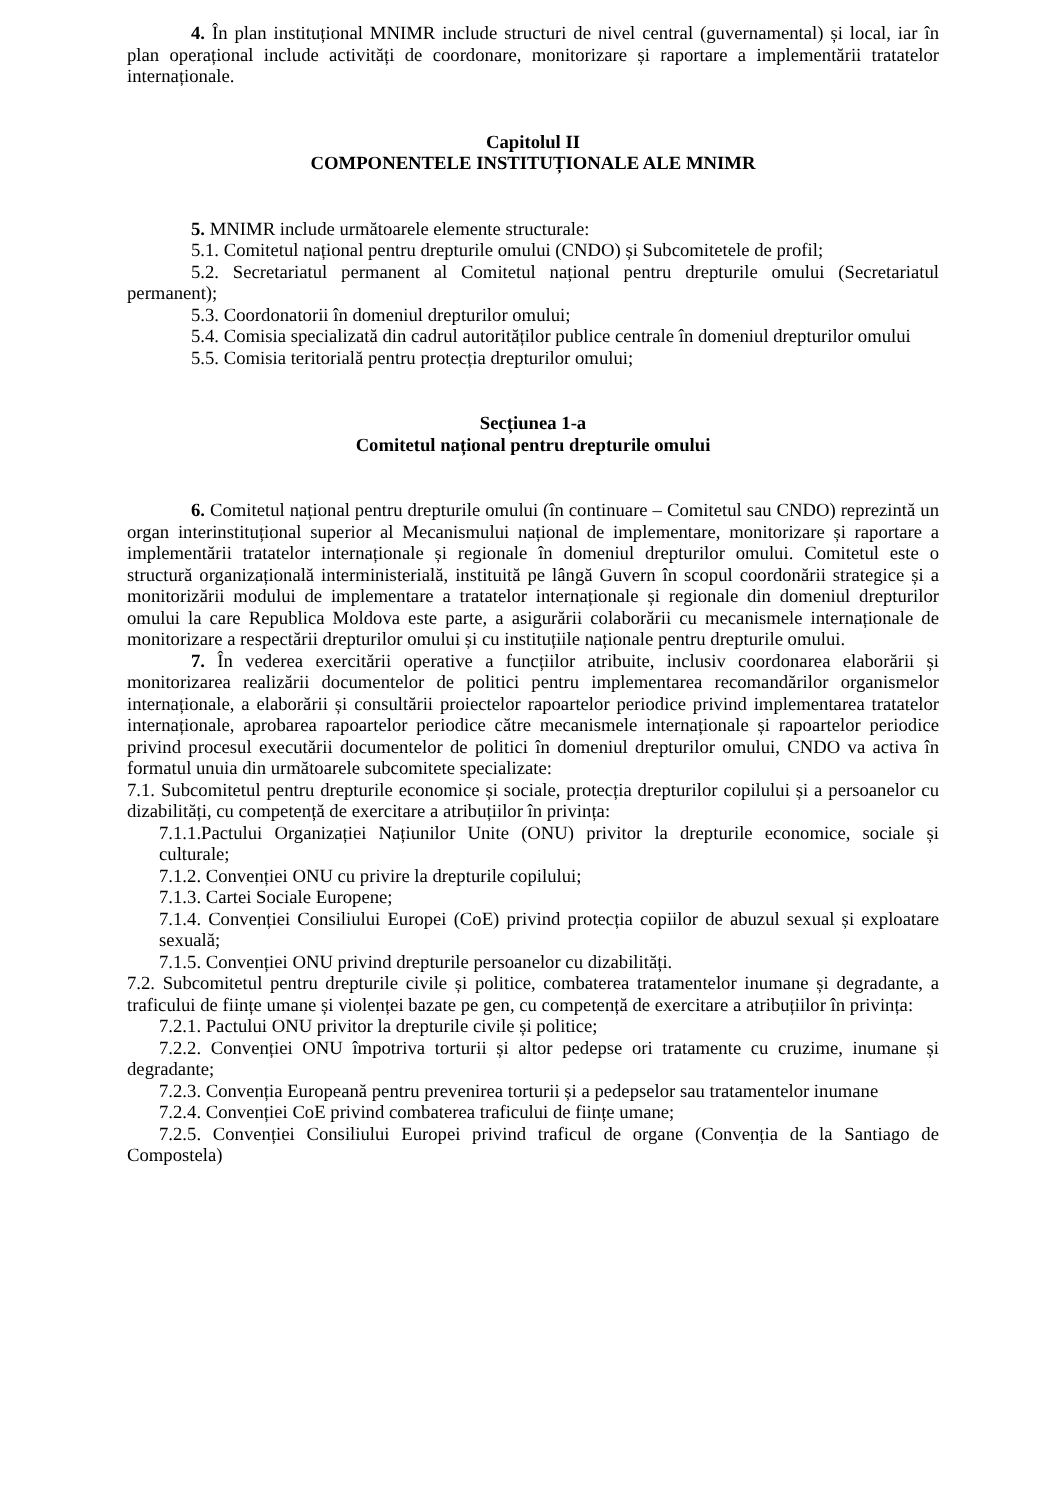4. În plan instituțional MNIMR include structuri de nivel central (guvernamental) și local, iar în plan operațional include activități de coordonare, monitorizare și raportare a implementării tratatelor internaționale.
Capitolul II
COMPONENTELE INSTITUȚIONALE ALE MNIMR
5. MNIMR include următoarele elemente structurale:
5.1. Comitetul național pentru drepturile omului (CNDO) și Subcomitetele de profil;
5.2. Secretariatul permanent al Comitetul național pentru drepturile omului (Secretariatul permanent);
5.3. Coordonatorii în domeniul drepturilor omului;
5.4. Comisia specializată din cadrul autorităților publice centrale în domeniul drepturilor omului
5.5. Comisia teritorială pentru protecția drepturilor omului;
Secțiunea 1-a
Comitetul național pentru drepturile omului
6. Comitetul național pentru drepturile omului (în continuare – Comitetul sau CNDO) reprezintă un organ interinstituțional superior al Mecanismului național de implementare, monitorizare și raportare a implementării tratatelor internaționale și regionale în domeniul drepturilor omului. Comitetul este o structură organizațională interministerială, instituită pe lângă Guvern în scopul coordonării strategice și a monitorizării modului de implementare a tratatelor internaționale și regionale din domeniul drepturilor omului la care Republica Moldova este parte, a asigurării colaborării cu mecanismele internaționale de monitorizare a respectării drepturilor omului și cu instituțiile naționale pentru drepturile omului.
7. În vederea exercitării operative a funcțiilor atribuite, inclusiv coordonarea elaborării și monitorizarea realizării documentelor de politici pentru implementarea recomandărilor organismelor internaționale, a elaborării și consultării proiectelor rapoartelor periodice privind implementarea tratatelor internaționale, aprobarea rapoartelor periodice către mecanismele internaționale și rapoartelor periodice privind procesul executării documentelor de politici în domeniul drepturilor omului, CNDO va activa în formatul unuia din următoarele subcomitete specializate:
7.1. Subcomitetul pentru drepturile economice și sociale, protecția drepturilor copilului și a persoanelor cu dizabilități, cu competență de exercitare a atribuțiilor în privința:
7.1.1.Pactului Organizației Națiunilor Unite (ONU) privitor la drepturile economice, sociale și culturale;
7.1.2. Convenției ONU cu privire la drepturile copilului;
7.1.3. Cartei Sociale Europene;
7.1.4. Convenției Consiliului Europei (CoE) privind protecția copiilor de abuzul sexual și exploatare sexuală;
7.1.5. Convenției ONU privind drepturile persoanelor cu dizabilități.
7.2. Subcomitetul pentru drepturile civile și politice, combaterea tratamentelor inumane și degradante, a traficului de ființe umane și violenței bazate pe gen, cu competență de exercitare a atribuțiilor în privința:
7.2.1. Pactului ONU privitor la drepturile civile și politice;
7.2.2. Convenției ONU împotriva torturii și altor pedepse ori tratamente cu cruzime, inumane și degradante;
7.2.3. Convenția Europeană pentru prevenirea torturii și a pedepselor sau tratamentelor inumane
7.2.4. Convenției CoE privind combaterea traficului de ființe umane;
7.2.5. Convenției Consiliului Europei privind traficul de organe (Convenția de la Santiago de Compostela)